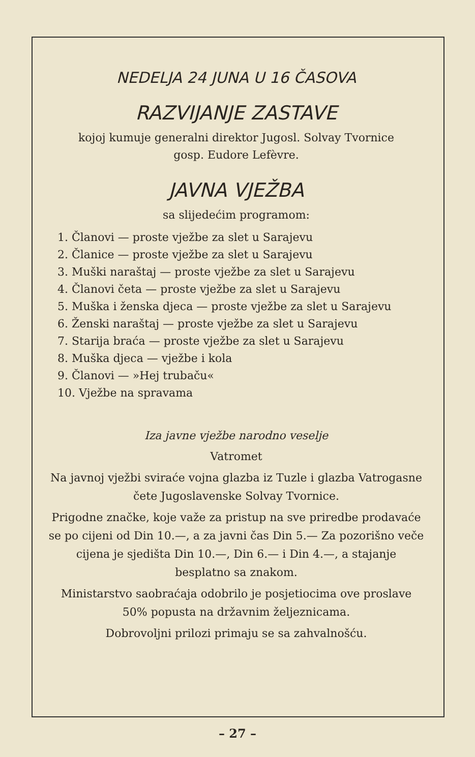NEDELJA 24 JUNA U 16 ČASOVA
RAZVIJANJE ZASTAVE
kojoj kumuje generalni direktor Jugosl. Solvay Tvornice
gosp. Eudore Lefèvre.
JAVNA VJEŽBA
sa slijedećim programom:
1. Članovi — proste vježbe za slet u Sarajevu
2. Članice — proste vježbe za slet u Sarajevu
3. Muški naraštaj — proste vježbe za slet u Sarajevu
4. Članovi četa — proste vježbe za slet u Sarajevu
5. Muška i ženska djeca — proste vježbe za slet u Sarajevu
6. Ženski naraštaj — proste vježbe za slet u Sarajevu
7. Starija braća — proste vježbe za slet u Sarajevu
8. Muška djeca — vježbe i kola
9. Članovi — »Hej trubaču«
10. Vježbe na spravama
Iza javne vježbe narodno veselje
Vatromet
Na javnoj vježbi sviraće vojna glazba iz Tuzle i glazba Vatrogasne čete Jugoslavenske Solvay Tvornice.
Prigodne značke, koje važe za pristup na sve priredbe prodavaće se po cijeni od Din 10.—, a za javni čas Din 5.— Za pozorišno veče cijena je sjedišta Din 10.—, Din 6.— i Din 4.—, a stajanje besplatno sa znakom.
Ministarstvo saobraćaja odobrilo je posjetiocima ove proslave 50% popusta na državnim željeznicama.
Dobrovoljni prilozi primaju se sa zahvalnošću.
– 27 –